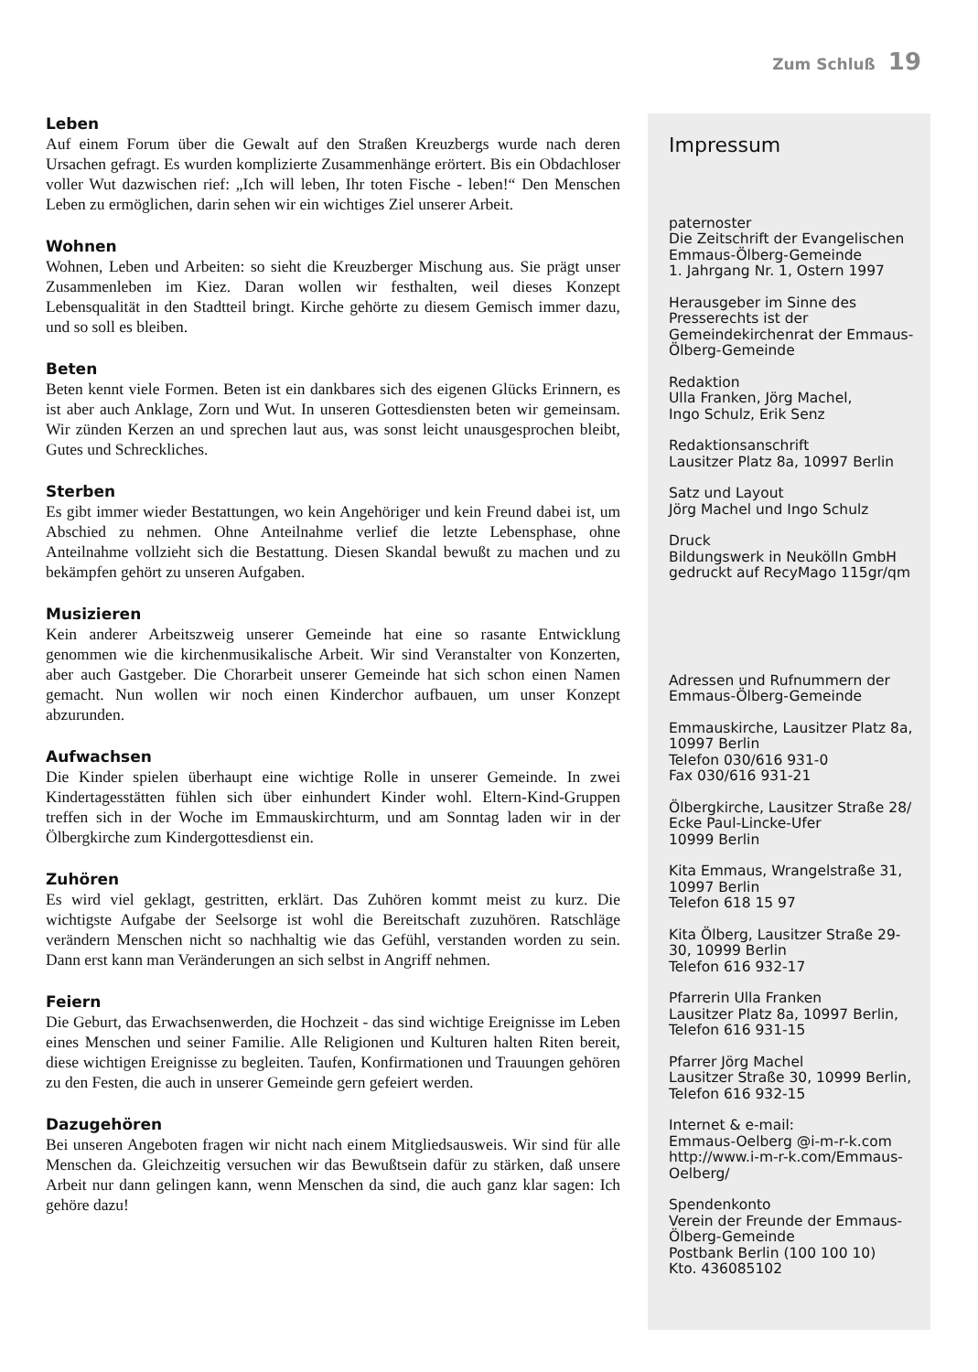Zum Schluß 19
Leben
Auf einem Forum über die Gewalt auf den Straßen Kreuzbergs wurde nach deren Ursachen gefragt. Es wurden komplizierte Zusammenhänge erörtert. Bis ein Obdachloser voller Wut dazwischen rief: „Ich will leben, Ihr toten Fische - leben!“ Den Menschen Leben zu ermöglichen, darin sehen wir ein wichtiges Ziel unserer Arbeit.
Wohnen
Wohnen, Leben und Arbeiten: so sieht die Kreuzberger Mischung aus. Sie prägt unser Zusammenleben im Kiez. Daran wollen wir festhalten, weil dieses Konzept Lebensqualität in den Stadtteil bringt. Kirche gehörte zu diesem Gemisch immer dazu, und so soll es bleiben.
Beten
Beten kennt viele Formen. Beten ist ein dankbares sich des eigenen Glücks Erinnern, es ist aber auch Anklage, Zorn und Wut. In unseren Gottesdiensten beten wir gemeinsam. Wir zünden Kerzen an und sprechen laut aus, was sonst leicht unausgesprochen bleibt, Gutes und Schreckliches.
Sterben
Es gibt immer wieder Bestattungen, wo kein Angehöriger und kein Freund dabei ist, um Abschied zu nehmen. Ohne Anteilnahme verlief die letzte Lebensphase, ohne Anteilnahme vollzieht sich die Bestattung. Diesen Skandal bewußt zu machen und zu bekämpfen gehört zu unseren Aufgaben.
Musizieren
Kein anderer Arbeitszweig unserer Gemeinde hat eine so rasante Entwicklung genommen wie die kirchenmusikalische Arbeit. Wir sind Veranstalter von Konzerten, aber auch Gastgeber. Die Chorarbeit unserer Gemeinde hat sich schon einen Namen gemacht. Nun wollen wir noch einen Kinderchor aufbauen, um unser Konzept abzurunden.
Aufwachsen
Die Kinder spielen überhaupt eine wichtige Rolle in unserer Gemeinde. In zwei Kindertagesstätten fühlen sich über einhundert Kinder wohl. Eltern-Kind-Gruppen treffen sich in der Woche im Emmauskirchturm, und am Sonntag laden wir in der Ölbergkirche zum Kindergottesdienst ein.
Zuhören
Es wird viel geklagt, gestritten, erklärt. Das Zuhören kommt meist zu kurz. Die wichtigste Aufgabe der Seelsorge ist wohl die Bereitschaft zuzuhören. Ratschläge verändern Menschen nicht so nachhaltig wie das Gefühl, verstanden worden zu sein. Dann erst kann man Veränderungen an sich selbst in Angriff nehmen.
Feiern
Die Geburt, das Erwachsenwerden, die Hochzeit - das sind wichtige Ereignisse im Leben eines Menschen und seiner Familie. Alle Religionen und Kulturen halten Riten bereit, diese wichtigen Ereignisse zu begleiten. Taufen, Konfirmationen und Trauungen gehören zu den Festen, die auch in unserer Gemeinde gern gefeiert werden.
Dazugehören
Bei unseren Angeboten fragen wir nicht nach einem Mitgliedsausweis. Wir sind für alle Menschen da. Gleichzeitig versuchen wir das Bewußtsein dafür zu stärken, daß unsere Arbeit nur dann gelingen kann, wenn Menschen da sind, die auch ganz klar sagen: Ich gehöre dazu!
Impressum
paternoster
Die Zeitschrift der Evangelischen Emmaus-Ölberg-Gemeinde
1. Jahrgang Nr. 1, Ostern 1997
Herausgeber im Sinne des Presserechts ist der Gemeindekirchenrat der Emmaus-Ölberg-Gemeinde
Redaktion
Ulla Franken, Jörg Machel,
Ingo Schulz, Erik Senz
Redaktionsanschrift
Lausitzer Platz 8a, 10997 Berlin
Satz und Layout
Jörg Machel und Ingo Schulz
Druck
Bildungswerk in Neukölln GmbH
gedruckt auf RecyMago 115gr/qm
Adressen und Rufnummern der Emmaus-Ölberg-Gemeinde
Emmauskirche, Lausitzer Platz 8a, 10997 Berlin
Telefon 030/616 931-0
Fax 030/616 931-21
Ölbergkirche, Lausitzer Straße 28/ Ecke Paul-Lincke-Ufer
10999 Berlin
Kita Emmaus, Wrangelstraße 31, 10997 Berlin
Telefon 618 15 97
Kita Ölberg, Lausitzer Straße 29-30, 10999 Berlin
Telefon 616 932-17
Pfarrerin Ulla Franken
Lausitzer Platz 8a, 10997 Berlin,
Telefon 616 931-15
Pfarrer Jörg Machel
Lausitzer Straße 30, 10999 Berlin,
Telefon 616 932-15
Internet & e-mail:
Emmaus-Oelberg @i-m-r-k.com
http://www.i-m-r-k.com/Emmaus-Oelberg/
Spendenkonto
Verein der Freunde der Emmaus-Ölberg-Gemeinde
Postbank Berlin (100 100 10)
Kto. 436085102